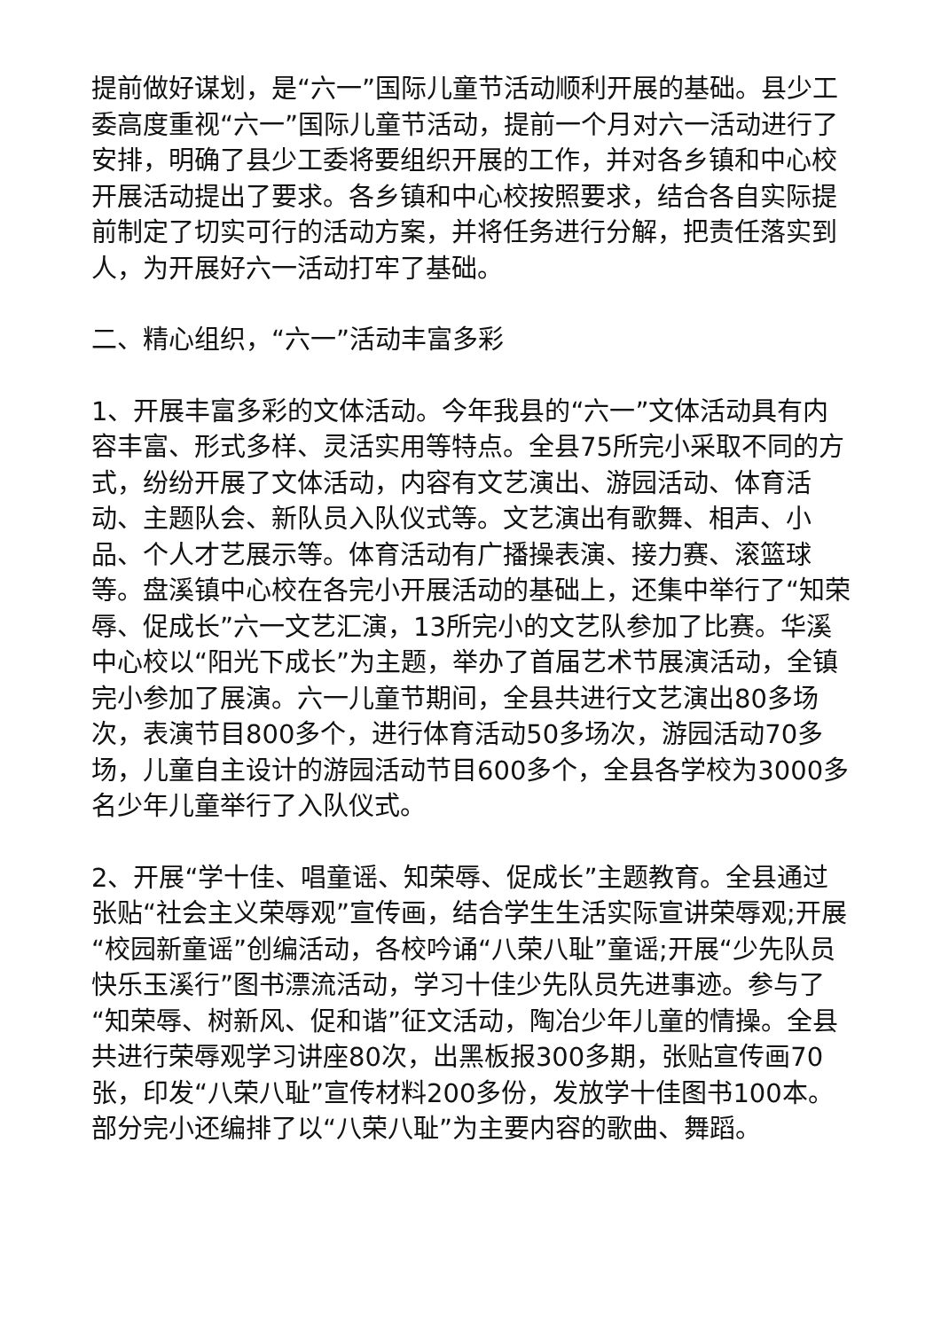提前做好谋划，是“六一”国际儿童节活动顺利开展的基础。县少工委高度重视“六一”国际儿童节活动，提前一个月对六一活动进行了安排，明确了县少工委将要组织开展的工作，并对各乡镇和中心校开展活动提出了要求。各乡镇和中心校按照要求，结合各自实际提前制定了切实可行的活动方案，并将任务进行分解，把责任落实到人，为开展好六一活动打牢了基础。
二、精心组织，“六一”活动丰富多彩
1、开展丰富多彩的文体活动。今年我县的“六一”文体活动具有内容丰富、形式多样、灵活实用等特点。全县75所完小采取不同的方式，纷纷开展了文体活动，内容有文艺演出、游园活动、体育活动、主题队会、新队员入队仪式等。文艺演出有歌舞、相声、小品、个人才艺展示等。体育活动有广播操表演、接力赛、滚篮球等。盘溪镇中心校在各完小开展活动的基础上，还集中举行了“知荣辱、促成长”六一文艺汇演，13所完小的文艺队参加了比赛。华溪中心校以“阳光下成长”为主题，举办了首届艺术节展演活动，全镇完小参加了展演。六一儿童节期间，全县共进行文艺演出80多场次，表演节目800多个，进行体育活动50多场次，游园活动70多场，儿童自主设计的游园活动节目600多个，全县各学校为3000多名少年儿童举行了入队仪式。
2、开展“学十佳、唱童谣、知荣辱、促成长”主题教育。全县通过张贴“社会主义荣辱观”宣传画，结合学生生活实际宣讲荣辱观;开展“校园新童谣”创编活动，各校吟诵“八荣八耻”童谣;开展“少先队员快乐玉溪行”图书漂流活动，学习十佳少先队员先进事迹。参与了“知荣辱、树新风、促和谐”征文活动，陶冶少年儿童的情操。全县共进行荣辱观学习讲座80次，出黑板报300多期，张贴宣传画70张，印发“八荣八耻”宣传材料200多份，发放学十佳图书100本。部分完小还编排了以“八荣八耻”为主要内容的歌曲、舞蹈。